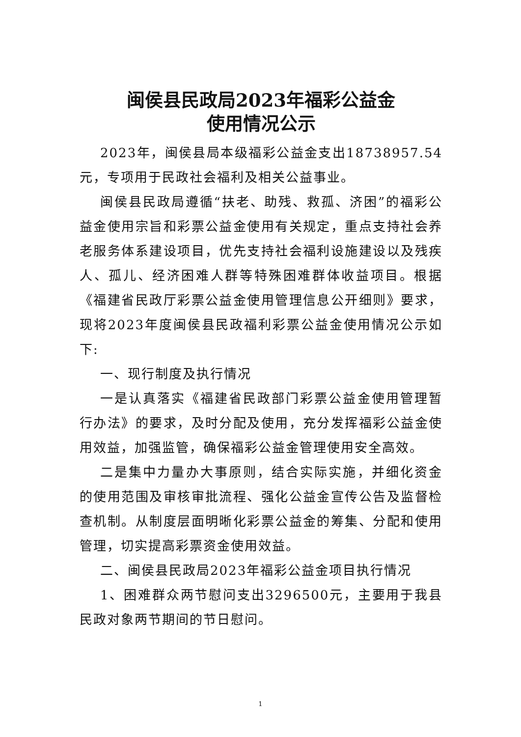闽侯县民政局2023年福彩公益金
使用情况公示
2023年，闽侯县局本级福彩公益金支出18738957.54元，专项用于民政社会福利及相关公益事业。
闽侯县民政局遵循“扶老、助残、救孤、济困”的福彩公益金使用宗旨和彩票公益金使用有关规定，重点支持社会养老服务体系建设项目，优先支持社会福利设施建设以及残疾人、孤儿、经济困难人群等特殊困难群体收益项目。根据《福建省民政厅彩票公益金使用管理信息公开细则》要求，现将2023年度闽侯县民政福利彩票公益金使用情况公示如下:
一、现行制度及执行情况
一是认真落实《福建省民政部门彩票公益金使用管理暂行办法》的要求，及时分配及使用，充分发挥福彩公益金使用效益，加强监管，确保福彩公益金管理使用安全高效。
二是集中力量办大事原则，结合实际实施，并细化资金的使用范围及审核审批流程、强化公益金宣传公告及监督检查机制。从制度层面明晰化彩票公益金的筹集、分配和使用管理，切实提高彩票资金使用效益。
二、闽侯县民政局2023年福彩公益金项目执行情况
1、困难群众两节慰问支出3296500元，主要用于我县民政对象两节期间的节日慰问。
1